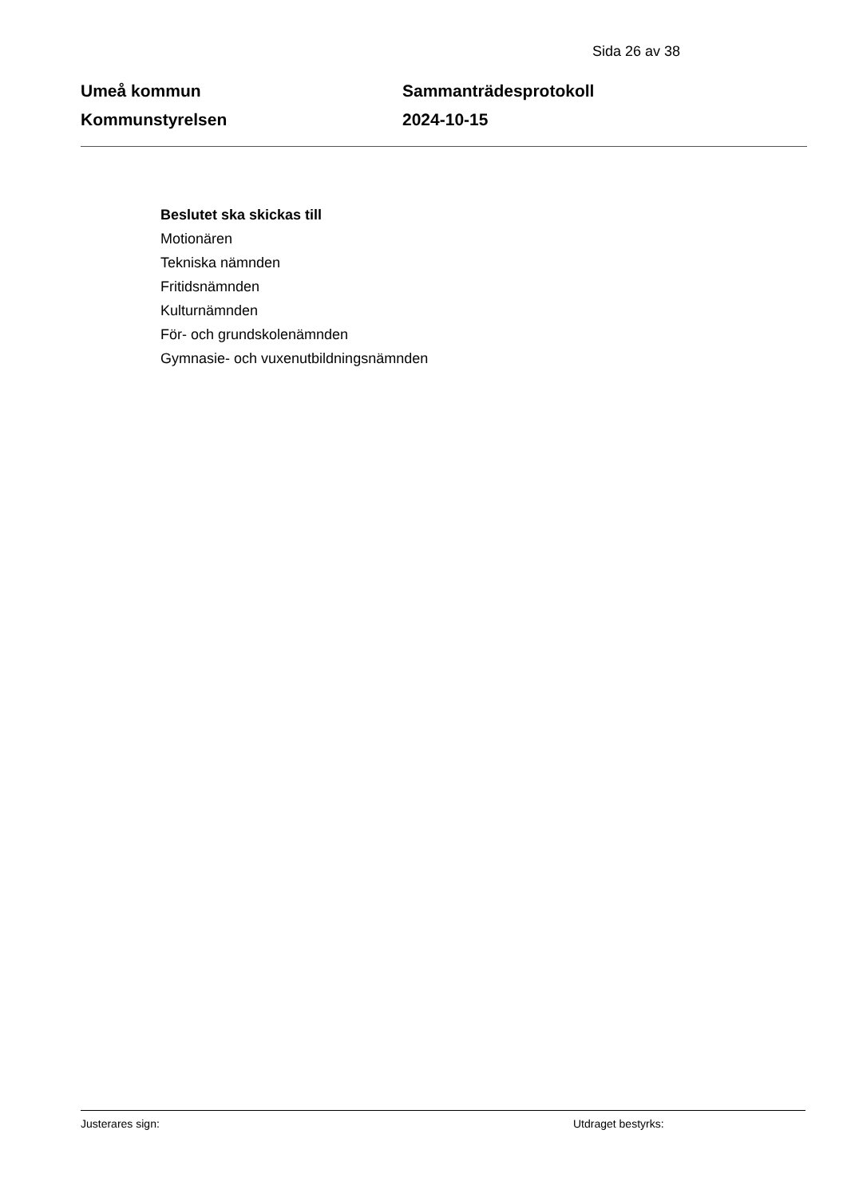Sida 26 av 38
Umeå kommun
Kommunstyrelsen
Sammanträdesprotokoll
2024-10-15
Beslutet ska skickas till
Motionären
Tekniska nämnden
Fritidsnämnden
Kulturnämnden
För- och grundskolenämnden
Gymnasie- och vuxenutbildningsnämnden
Justerares sign: Utdraget bestyrks: